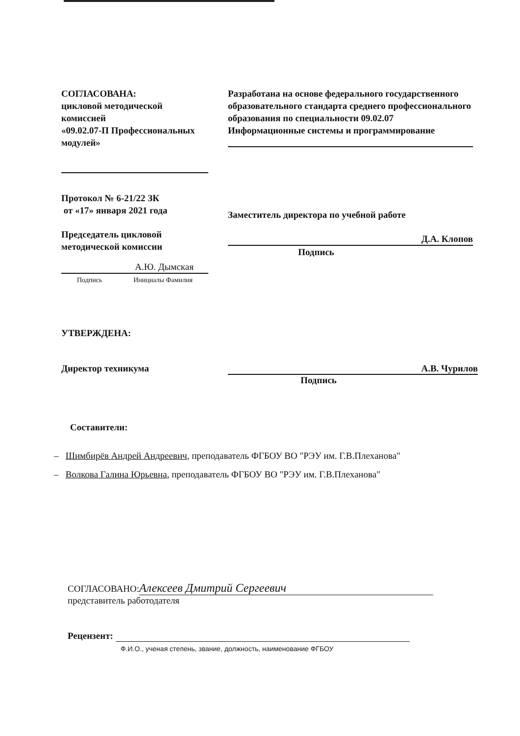СОГЛАСОВАНА:
цикловой методической комиссией
«09.02.07-П Профессиональных модулей»
Протокол № 6-21/22 ЗК
от «17» января 2021 года
Председатель цикловой методической комиссии
А.Ю. Дымская
Подпись Инициалы Фамилия
Разработана на основе федерального государственного образовательного стандарта среднего профессионального образования по специальности 09.02.07 Информационные системы и программирование
Заместитель директора по учебной работе
Д.А. Клопов
Подпись
УТВЕРЖДЕНА:
Директор техникума А.В. Чурилов
Подпись
Составители:
– Шимбирёв Андрей Андреевич, преподаватель ФГБОУ ВО "РЭУ им. Г.В.Плеханова"
– Волкова Галина Юрьевна, преподаватель ФГБОУ ВО "РЭУ им. Г.В.Плеханова"
СОГЛАСОВАНО: Алексеев Дмитрий Сергеевич
представитель работодателя
Рецензент:
Ф.И.О., ученая степень, звание, должность, наименование ФГБОУ